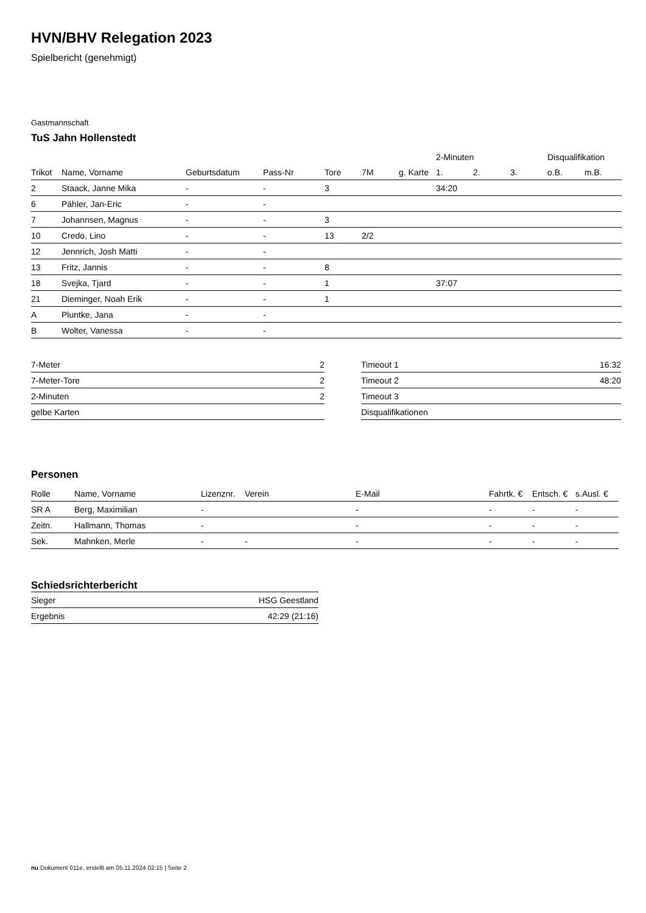HVN/BHV Relegation 2023
Spielbericht (genehmigt)
Gastmannschaft
TuS Jahn Hollenstedt
| | | | | | | | 2-Minuten | | | Disqualifikation | |
| Trikot | Name, Vorname | Geburtsdatum | Pass-Nr | Tore | 7M | g. Karte | 1. | 2. | 3. | o.B. | m.B. |
| 2 | Staack, Janne Mika | - | - | 3 | | | 34:20 | | | | |
| 6 | Pähler, Jan-Eric | - | - | | | | | | | | |
| 7 | Johannsen, Magnus | - | - | 3 | | | | | | | |
| 10 | Credo, Lino | - | - | 13 | 2/2 | | | | | | |
| 12 | Jennrich, Josh Matti | - | - | | | | | | | | |
| 13 | Fritz, Jannis | - | - | 8 | | | | | | | |
| 18 | Svejka, Tjard | - | - | 1 | | | 37:07 | | | | |
| 21 | Dieminger, Noah Erik | - | - | 1 | | | | | | | |
| A | Pluntke, Jana | - | - | | | | | | | | |
| B | Wolter, Vanessa | - | - | | | | | | | | |
| 7-Meter | 2 |
| 7-Meter-Tore | 2 |
| 2-Minuten | 2 |
| gelbe Karten | |
| Timeout 1 | 16:32 |
| Timeout 2 | 48:20 |
| Timeout 3 | |
| Disqualifikationen | |
Personen
| Rolle | Name, Vorname | Lizenznr. | Verein | E-Mail | Fahrtk. € | Entsch. € | s.Ausl. € |
| --- | --- | --- | --- | --- | --- | --- | --- |
| SR A | Berg, Maximilian | - | | - | - | - | - |
| Zeitn. | Hallmann, Thomas | - | | - | - | - | - |
| Sek. | Mahnken, Merle | - | - | - | - | - | - |
Schiedsrichterbericht
| Sieger | HSG Geestland |
| Ergebnis | 42:29 (21:16) |
nu.Dokument 011e, erstellt am 05.11.2024 02:15 | Seite 2